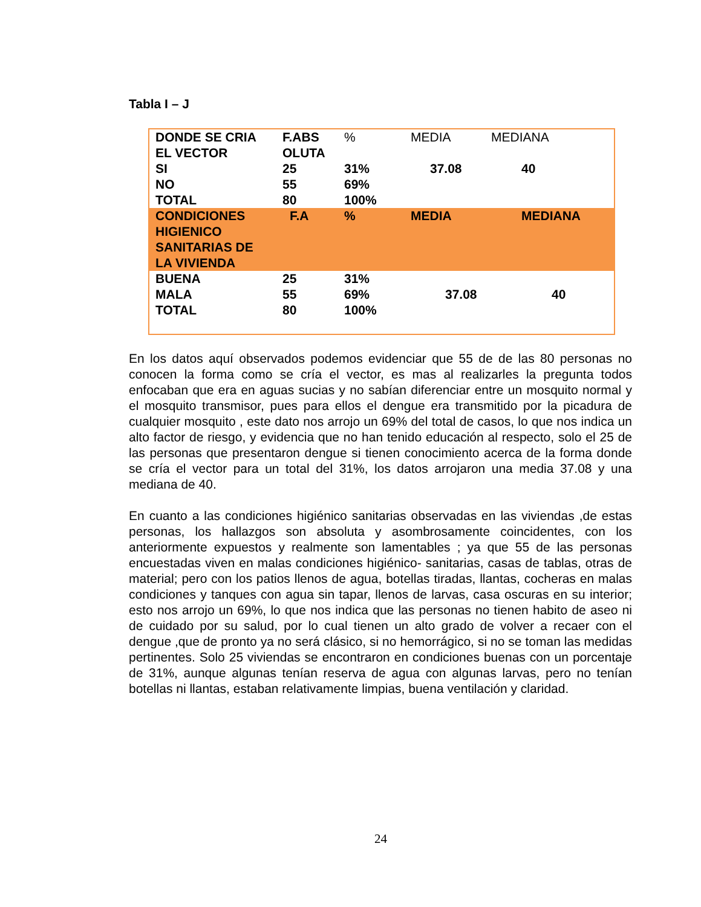Tabla I – J
| DONDE SE CRIA EL VECTOR | F.ABS OLUTA | % | MEDIA | MEDIANA |
| SI | 25 | 31% | 37.08 | 40 |
| NO | 55 | 69% | | |
| TOTAL | 80 | 100% | | |
| CONDICIONES HIGIENICO SANITARIAS DE LA VIVIENDA | F.A | % | MEDIA | MEDIANA |
| BUENA | 25 | 31% | | |
| MALA | 55 | 69% | 37.08 | 40 |
| TOTAL | 80 | 100% | | |
En los datos aquí observados podemos evidenciar que 55 de de las 80 personas no conocen la forma como se cría el vector, es mas al realizarles la pregunta todos enfocaban que era en aguas sucias y no sabían diferenciar entre un mosquito normal y el mosquito transmisor, pues para ellos el dengue era transmitido por la picadura de cualquier mosquito , este dato nos arrojo un 69% del total de casos, lo que nos indica un alto factor de riesgo, y evidencia que no han tenido educación al respecto, solo el 25 de las personas que presentaron dengue si tienen conocimiento acerca de la forma donde se cría el vector para un total del 31%, los datos arrojaron una media 37.08 y una mediana de 40.
En cuanto a las condiciones higiénico sanitarias observadas en las viviendas ,de estas personas, los hallazgos son absoluta y asombrosamente coincidentes, con los anteriormente expuestos y realmente son lamentables ; ya que 55 de las personas encuestadas viven en malas condiciones higiénico- sanitarias, casas de tablas, otras de material; pero con los patios llenos de agua, botellas tiradas, llantas, cocheras en malas condiciones y tanques con agua sin tapar, llenos de larvas, casa oscuras en su interior; esto nos arrojo un 69%, lo que nos indica que las personas no tienen habito de aseo ni de cuidado por su salud, por lo cual tienen un alto grado de volver a recaer con el dengue ,que de pronto ya no será clásico, si no hemorrágico, si no se toman las medidas pertinentes. Solo 25 viviendas se encontraron en condiciones buenas con un porcentaje de 31%, aunque algunas tenían reserva de agua con algunas larvas, pero no tenían botellas ni llantas, estaban relativamente limpias, buena ventilación y claridad.
24